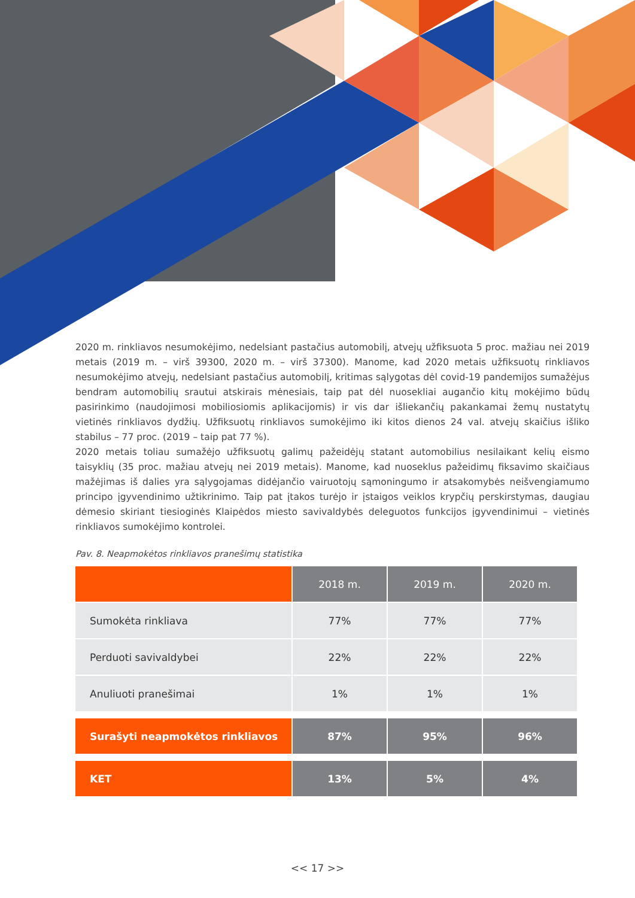2020 m. rinkliavos nesumokėjimo, nedelsiant pastačius automobilį, atvejų užfiksuota 5 proc. mažiau nei 2019 metais (2019 m. – virš 39300, 2020 m. – virš 37300). Manome, kad 2020 metais užfiksuotų rinkliavos nesumokėjimo atvejų, nedelsiant pastačius automobilį, kritimas sąlygotas dėl covid-19 pandemijos sumažėjus bendram automobilių srautui atskirais mėnesiais, taip pat dėl nuosekliai augančio kitų mokėjimo būdų pasirinkimo (naudojimosi mobiliosiomis aplikacijomis) ir vis dar išliekančių pakankamai žemų nustatytų vietinės rinkliavos dydžių. Užfiksuotų rinkliavos sumokėjimo iki kitos dienos 24 val. atvejų skaičius išliko stabilus – 77 proc. (2019 – taip pat 77 %).
2020 metais toliau sumažėjo užfiksuotų galimų pažeidėjų statant automobilius nesilaikant kelių eismo taisyklių (35 proc. mažiau atvejų nei 2019 metais). Manome, kad nuoseklus pažeidimų fiksavimo skaičiaus mažėjimas iš dalies yra sąlygojamas didėjančio vairuotojų sąmoningumo ir atsakomybės neišvengiamumo principo įgyvendinimo užtikrinimo. Taip pat įtakos turėjo ir įstaigos veiklos krypčių perskirstymas, daugiau dėmesio skiriant tiesioginės Klaipėdos miesto savivaldybės deleguotos funkcijos įgyvendinimui – vietinės rinkliavos sumokėjimo kontrolei.
Pav. 8. Neapmokėtos rinkliavos pranešimų statistika
| | 2018 m. | 2019 m. | 2020 m. |
| --- | --- | --- | --- |
| Sumokėta rinkliava | 77% | 77% | 77% |
| Perduoti savivaldybei | 22% | 22% | 22% |
| Anuliuoti pranešimai | 1% | 1% | 1% |
| Surašyti neapmokėtos rinkliavos | 87% | 95% | 96% |
| KET | 13% | 5% | 4% |
<< 17 >>